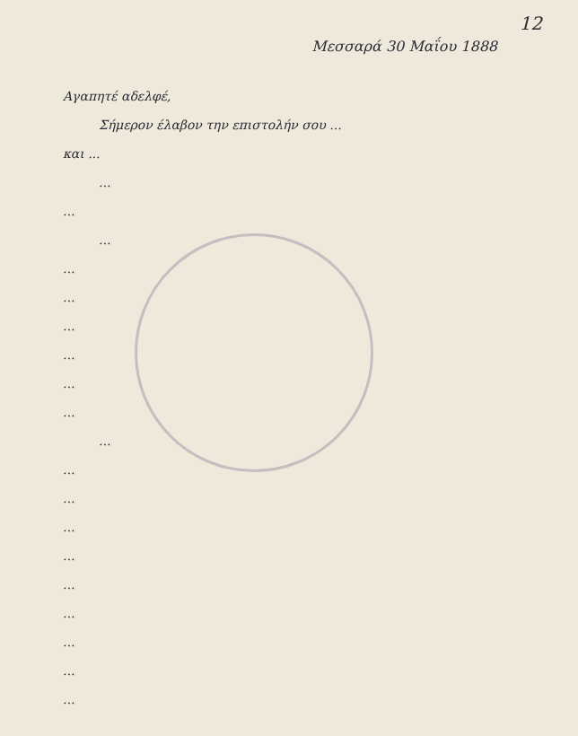12
Μεσσαρά 30 Μαΐου 1888
Αγαπητέ αδελφέ,
Σήμερον έλαβον την επιστολήν σου ...
και ...
...
...
...
...
...
...
...
...
...
...
...
...
...
...
...
...
...
...
...